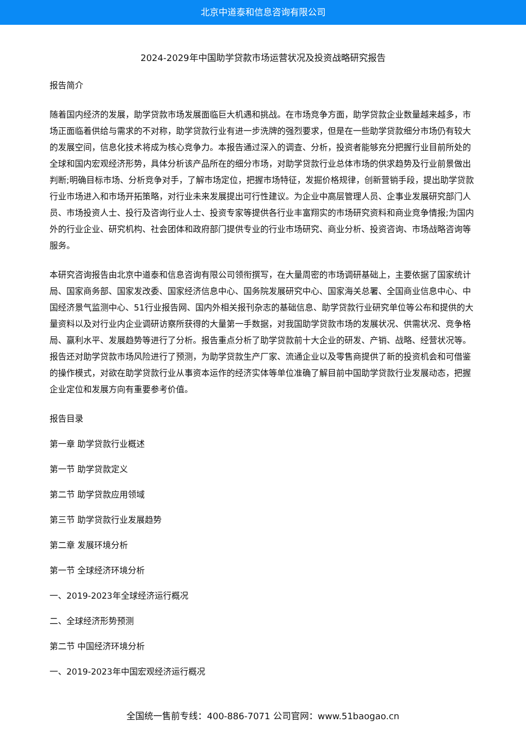北京中道泰和信息咨询有限公司
2024-2029年中国助学贷款市场运营状况及投资战略研究报告
报告简介
随着国内经济的发展，助学贷款市场发展面临巨大机遇和挑战。在市场竞争方面，助学贷款企业数量越来越多，市场正面临着供给与需求的不对称，助学贷款行业有进一步洗牌的强烈要求，但是在一些助学贷款细分市场仍有较大的发展空间，信息化技术将成为核心竞争力。本报告通过深入的调查、分析，投资者能够充分把握行业目前所处的全球和国内宏观经济形势，具体分析该产品所在的细分市场，对助学贷款行业总体市场的供求趋势及行业前景做出判断;明确目标市场、分析竞争对手，了解市场定位，把握市场特征，发掘价格规律，创新营销手段，提出助学贷款行业市场进入和市场开拓策略，对行业未来发展提出可行性建议。为企业中高层管理人员、企事业发展研究部门人员、市场投资人士、投行及咨询行业人士、投资专家等提供各行业丰富翔实的市场研究资料和商业竞争情报;为国内外的行业企业、研究机构、社会团体和政府部门提供专业的行业市场研究、商业分析、投资咨询、市场战略咨询等服务。
本研究咨询报告由北京中道泰和信息咨询有限公司领衔撰写，在大量周密的市场调研基础上，主要依据了国家统计局、国家商务部、国家发改委、国家经济信息中心、国务院发展研究中心、国家海关总署、全国商业信息中心、中国经济景气监测中心、51行业报告网、国内外相关报刊杂志的基础信息、助学贷款行业研究单位等公布和提供的大量资料以及对行业内企业调研访察所获得的大量第一手数据，对我国助学贷款市场的发展状况、供需状况、竞争格局、赢利水平、发展趋势等进行了分析。报告重点分析了助学贷款前十大企业的研发、产销、战略、经营状况等。报告还对助学贷款市场风险进行了预测，为助学贷款生产厂家、流通企业以及零售商提供了新的投资机会和可借鉴的操作模式，对欲在助学贷款行业从事资本运作的经济实体等单位准确了解目前中国助学贷款行业发展动态，把握企业定位和发展方向有重要参考价值。
报告目录
第一章 助学贷款行业概述
第一节 助学贷款定义
第二节 助学贷款应用领域
第三节 助学贷款行业发展趋势
第二章 发展环境分析
第一节 全球经济环境分析
一、2019-2023年全球经济运行概况
二、全球经济形势预测
第二节 中国经济环境分析
一、2019-2023年中国宏观经济运行概况
全国统一售前专线：400-886-7071 公司官网：www.51baogao.cn